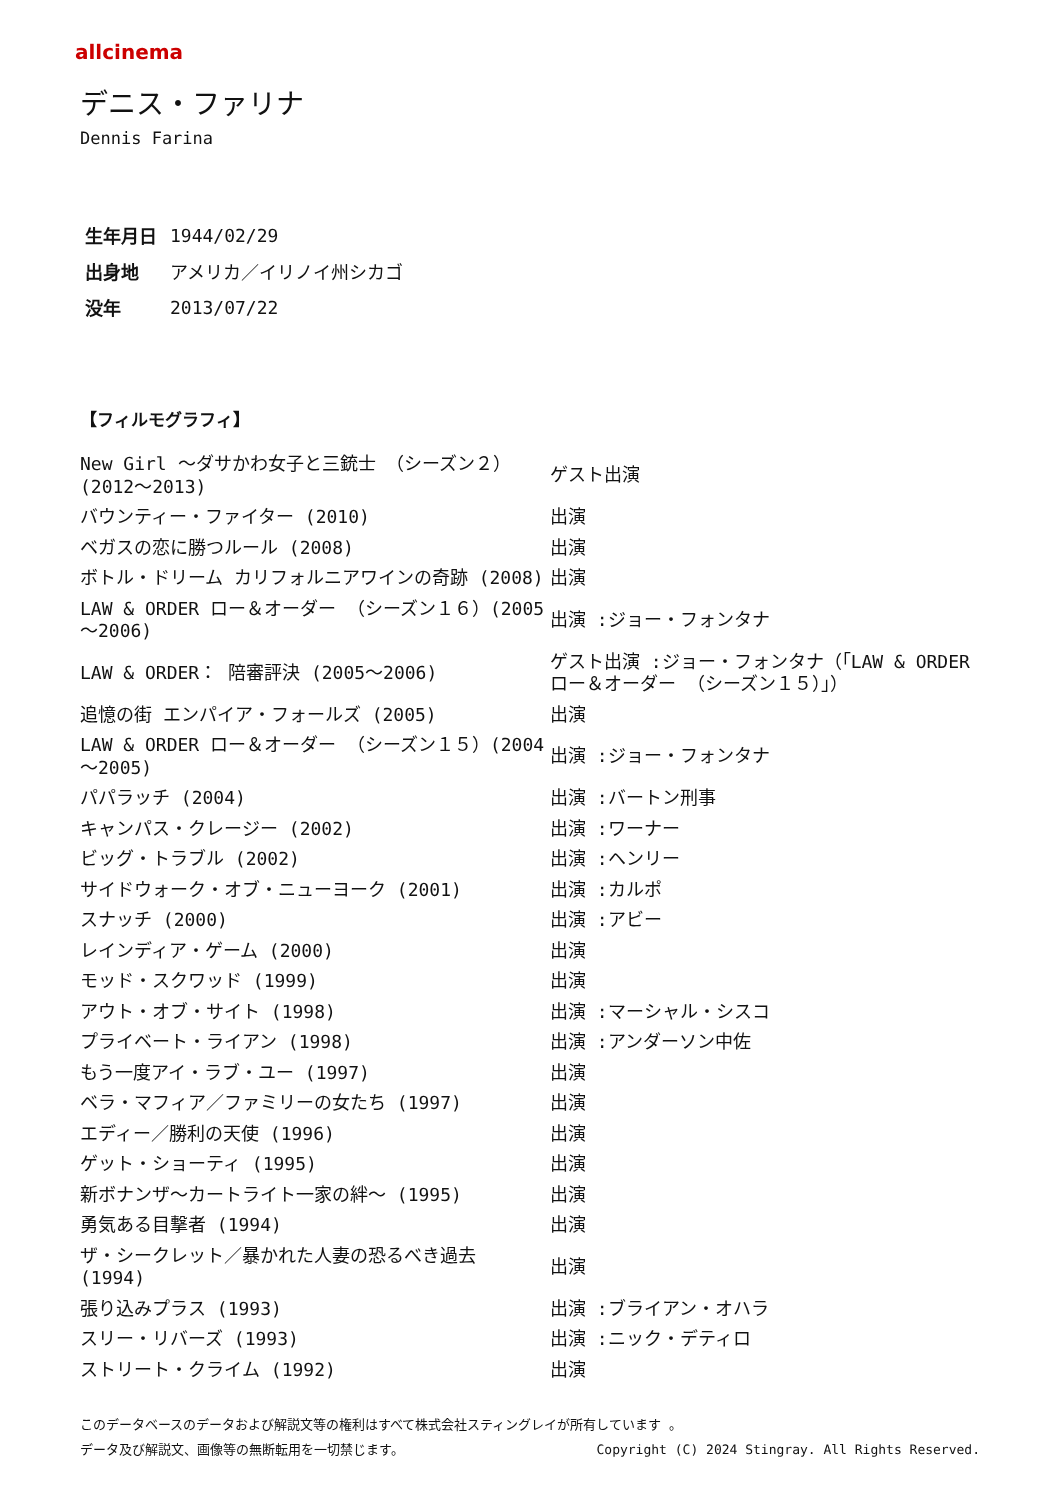allcinema
デニス・ファリナ
Dennis Farina
| 生年月日 | 1944/02/29 |
| 出身地 | アメリカ／イリノイ州シカゴ |
| 没年 | 2013/07/22 |
【フィルモグラフィ】
| New Girl ～ダサかわ女子と三銃士 （シーズン２）(2012～2013) | ゲスト出演 |
| バウンティー・ファイター (2010) | 出演 |
| ベガスの恋に勝つルール (2008) | 出演 |
| ボトル・ドリーム カリフォルニアワインの奇跡 (2008) | 出演 |
| LAW & ORDER ロー＆オーダー （シーズン１６）(2005～2006) | 出演 :ジョー・フォンタナ |
| LAW & ORDER： 陪審評決 (2005～2006) | ゲスト出演 :ジョー・フォンタナ（「LAW & ORDER ロー＆オーダー （シーズン１５）」） |
| 追憶の街 エンパイア・フォールズ (2005) | 出演 |
| LAW & ORDER ロー＆オーダー （シーズン１５）(2004～2005) | 出演 :ジョー・フォンタナ |
| パパラッチ (2004) | 出演 :バートン刑事 |
| キャンパス・クレージー (2002) | 出演 :ワーナー |
| ビッグ・トラブル (2002) | 出演 :ヘンリー |
| サイドウォーク・オブ・ニューヨーク (2001) | 出演 :カルポ |
| スナッチ (2000) | 出演 :アビー |
| レインディア・ゲーム (2000) | 出演 |
| モッド・スクワッド (1999) | 出演 |
| アウト・オブ・サイト (1998) | 出演 :マーシャル・シスコ |
| プライベート・ライアン (1998) | 出演 :アンダーソン中佐 |
| もう一度アイ・ラブ・ユー (1997) | 出演 |
| ベラ・マフィア／ファミリーの女たち (1997) | 出演 |
| エディー／勝利の天使 (1996) | 出演 |
| ゲット・ショーティ (1995) | 出演 |
| 新ボナンザ～カートライト一家の絆～ (1995) | 出演 |
| 勇気ある目撃者 (1994) | 出演 |
| ザ・シークレット／暴かれた人妻の恐るべき過去 (1994) | 出演 |
| 張り込みプラス (1993) | 出演 :ブライアン・オハラ |
| スリー・リバーズ (1993) | 出演 :ニック・デティロ |
| ストリート・クライム (1992) | 出演 |
このデータベースのデータおよび解説文等の権利はすべて株式会社スティングレイが所有しています 。
Copyright (C) 2024 Stingray. All Rights Reserved. データ及び解説文、画像等の無断転用を一切禁じます。